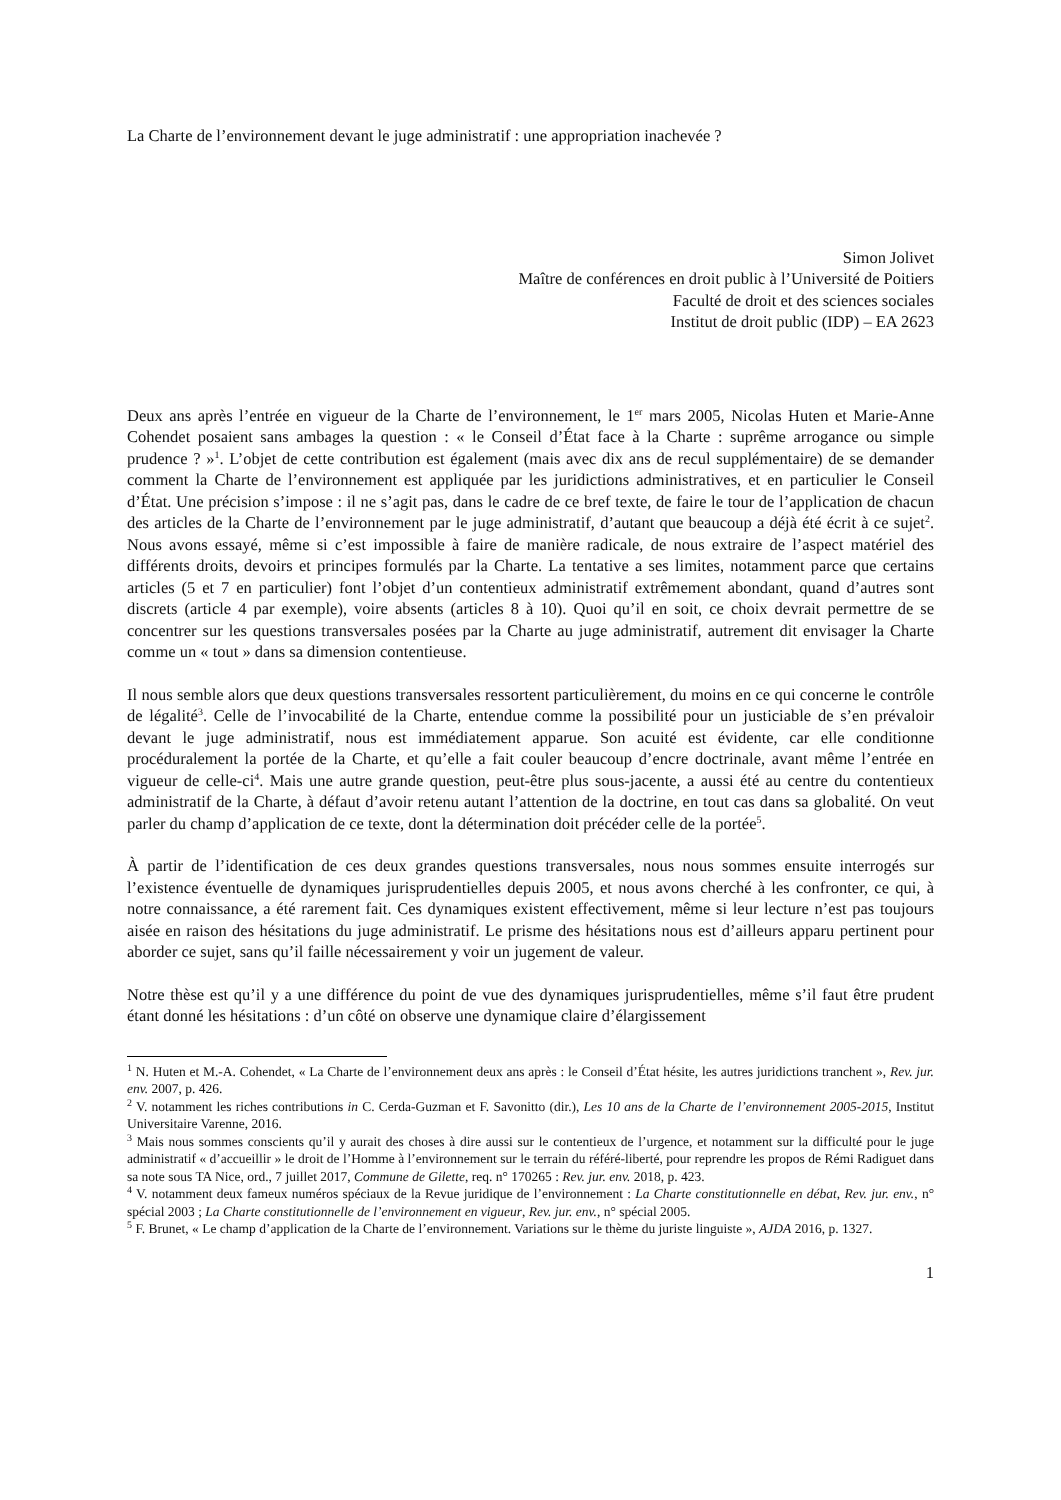La Charte de l’environnement devant le juge administratif : une appropriation inachevée ?
Simon Jolivet
Maître de conférences en droit public à l’Université de Poitiers
Faculté de droit et des sciences sociales
Institut de droit public (IDP) – EA 2623
Deux ans après l’entrée en vigueur de la Charte de l’environnement, le 1<sup>er</sup> mars 2005, Nicolas Huten et Marie-Anne Cohendet posaient sans ambages la question : « le Conseil d’État face à la Charte : suprême arrogance ou simple prudence ? »<sup>1</sup>. L’objet de cette contribution est également (mais avec dix ans de recul supplémentaire) de se demander comment la Charte de l’environnement est appliquée par les juridictions administratives, et en particulier le Conseil d’État. Une précision s’impose : il ne s’agit pas, dans le cadre de ce bref texte, de faire le tour de l’application de chacun des articles de la Charte de l’environnement par le juge administratif, d’autant que beaucoup a déjà été écrit à ce sujet<sup>2</sup>. Nous avons essayé, même si c’est impossible à faire de manière radicale, de nous extraire de l’aspect matériel des différents droits, devoirs et principes formulés par la Charte. La tentative a ses limites, notamment parce que certains articles (5 et 7 en particulier) font l’objet d’un contentieux administratif extrêmement abondant, quand d’autres sont discrets (article 4 par exemple), voire absents (articles 8 à 10). Quoi qu’il en soit, ce choix devrait permettre de se concentrer sur les questions transversales posées par la Charte au juge administratif, autrement dit envisager la Charte comme un « tout » dans sa dimension contentieuse.
Il nous semble alors que deux questions transversales ressortent particulièrement, du moins en ce qui concerne le contrôle de légalité<sup>3</sup>. Celle de l’invocabilité de la Charte, entendue comme la possibilité pour un justiciable de s’en prévaloir devant le juge administratif, nous est immédiatement apparue. Son acuité est évidente, car elle conditionne procéduralement la portée de la Charte, et qu’elle a fait couler beaucoup d’encre doctrinale, avant même l’entrée en vigueur de celle-ci<sup>4</sup>. Mais une autre grande question, peut-être plus sous-jacente, a aussi été au centre du contentieux administratif de la Charte, à défaut d’avoir retenu autant l’attention de la doctrine, en tout cas dans sa globalité. On veut parler du champ d’application de ce texte, dont la détermination doit précéder celle de la portée<sup>5</sup>.
À partir de l’identification de ces deux grandes questions transversales, nous nous sommes ensuite interrogés sur l’existence éventuelle de dynamiques jurisprudentielles depuis 2005, et nous avons cherché à les confronter, ce qui, à notre connaissance, a été rarement fait. Ces dynamiques existent effectivement, même si leur lecture n’est pas toujours aisée en raison des hésitations du juge administratif. Le prisme des hésitations nous est d’ailleurs apparu pertinent pour aborder ce sujet, sans qu’il faille nécessairement y voir un jugement de valeur.
Notre thèse est qu’il y a une différence du point de vue des dynamiques jurisprudentielles, même s’il faut être prudent étant donné les hésitations : d’un côté on observe une dynamique claire d’élargissement
<sup>1</sup> N. Huten et M.-A. Cohendet, « La Charte de l’environnement deux ans après : le Conseil d’État hésite, les autres juridictions tranchent », Rev. jur. env. 2007, p. 426.
<sup>2</sup> V. notamment les riches contributions in C. Cerda-Guzman et F. Savonitto (dir.), Les 10 ans de la Charte de l’environnement 2005-2015, Institut Universitaire Varenne, 2016.
<sup>3</sup> Mais nous sommes conscients qu’il y aurait des choses à dire aussi sur le contentieux de l’urgence, et notamment sur la difficulté pour le juge administratif « d’accueillir » le droit de l’Homme à l’environnement sur le terrain du référé-liberté, pour reprendre les propos de Rémi Radiguet dans sa note sous TA Nice, ord., 7 juillet 2017, Commune de Gilette, req. n° 170265 : Rev. jur. env. 2018, p. 423.
<sup>4</sup> V. notamment deux fameux numéros spéciaux de la Revue juridique de l’environnement : La Charte constitutionnelle en débat, Rev. jur. env., n° spécial 2003 ; La Charte constitutionnelle de l’environnement en vigueur, Rev. jur. env., n° spécial 2005.
<sup>5</sup> F. Brunet, « Le champ d’application de la Charte de l’environnement. Variations sur le thème du juriste linguiste », AJDA 2016, p. 1327.
1